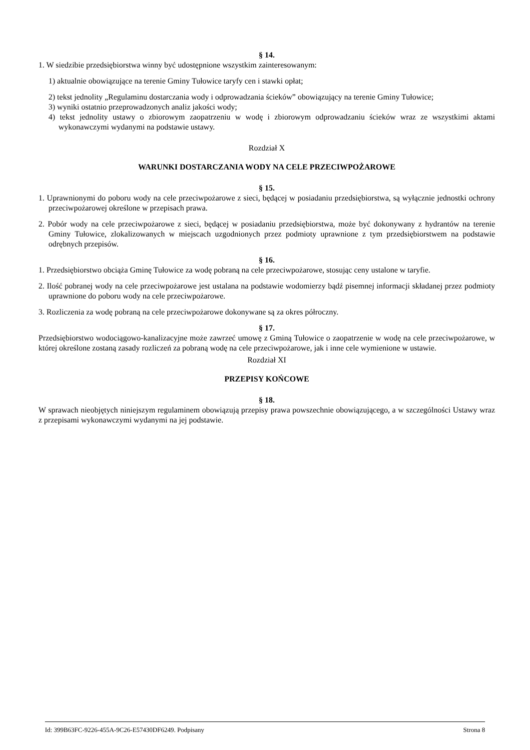§ 14.
1. W siedzibie przedsiębiorstwa winny być udostępnione wszystkim zainteresowanym:
1) aktualnie obowiązujące na terenie Gminy Tułowice taryfy cen i stawki opłat;
2) tekst jednolity „Regulaminu dostarczania wody i odprowadzania ścieków” obowiązujący na terenie Gminy Tułowice;
3) wyniki ostatnio przeprowadzonych analiz jakości wody;
4) tekst jednolity ustawy o zbiorowym zaopatrzeniu w wodę i zbiorowym odprowadzaniu ścieków wraz ze wszystkimi aktami wykonawczymi wydanymi na podstawie ustawy.
Rozdział X
WARUNKI DOSTARCZANIA WODY NA CELE PRZECIWPOŻAROWE
§ 15.
1. Uprawnionymi do poboru wody na cele przeciwpożarowe z sieci, będącej w posiadaniu przedsiębiorstwa, są wyłącznie jednostki ochrony przeciwpożarowej określone w przepisach prawa.
2. Pobór wody na cele przeciwpożarowe z sieci, będącej w posiadaniu przedsiębiorstwa, może być dokonywany z hydrantów na terenie Gminy Tułowice, zlokalizowanych w miejscach uzgodnionych przez podmioty uprawnione z tym przedsiębiorstwem na podstawie odrębnych przepisów.
§ 16.
1. Przedsiębiorstwo obciąża Gminę Tułowice za wodę pobraną na cele przeciwpożarowe, stosując ceny ustalone w taryfie.
2. Ilość pobranej wody na cele przeciwpożarowe jest ustalana na podstawie wodomierzy bądź pisemnej informacji składanej przez podmioty uprawnione do poboru wody na cele przeciwpożarowe.
3. Rozliczenia za wodę pobraną na cele przeciwpożarowe dokonywane są za okres półroczny.
§ 17.
Przedsiębiorstwo wodociągowo-kanalizacyjne może zawrzeć umowę z Gminą Tułowice o zaopatrzenie w wodę na cele przeciwpożarowe, w której określone zostaną zasady rozliczeń za pobraną wodę na cele przeciwpożarowe, jak i inne cele wymienione w ustawie.
Rozdział XI
PRZEPISY KOŃCOWE
§ 18.
W sprawach nieobjętych niniejszym regulaminem obowiązują przepisy prawa powszechnie obowiązującego, a w szczególności Ustawy wraz z przepisami wykonawczymi wydanymi na jej podstawie.
Id: 399B63FC-9226-455A-9C26-E57430DF6249. Podpisany Strona 8